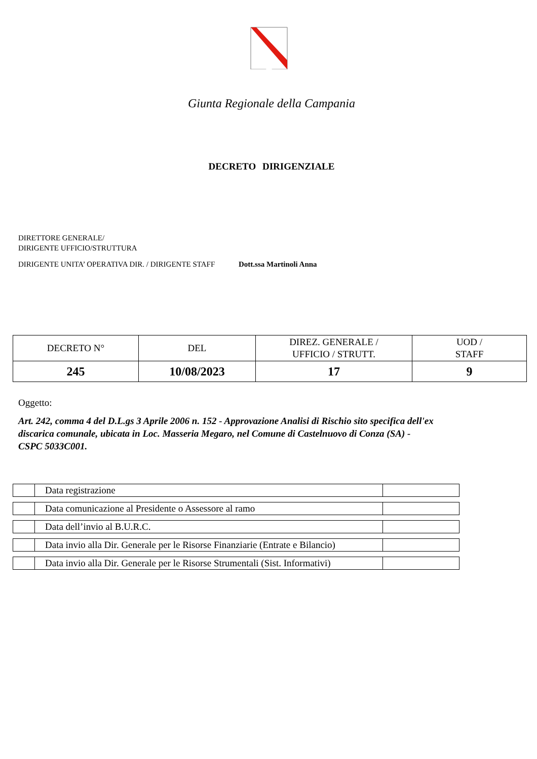Giunta Regionale della Campania
DECRETO DIRIGENZIALE
DIRETTORE GENERALE/
DIRIGENTE UFFICIO/STRUTTURA
DIRIGENTE UNITA’ OPERATIVA DIR. / DIRIGENTE STAFF
Dott.ssa Martinoli Anna
| DECRETO N° | DEL | DIREZ. GENERALE / UFFICIO / STRUTT. | UOD / STAFF |
| --- | --- | --- | --- |
| 245 | 10/08/2023 | 17 | 9 |
Oggetto:
Art. 242, comma 4 del D.L.gs 3 Aprile 2006 n. 152 - Approvazione Analisi di Rischio sito specifica dell'ex discarica comunale, ubicata in Loc. Masseria Megaro, nel Comune di Castelnuovo di Conza (SA) - CSPC 5033C001.
| | Data registrazione | |
| | Data comunicazione al Presidente o Assessore al ramo | |
| | Data dell’invio al B.U.R.C. | |
| | Data invio alla Dir. Generale per le Risorse Finanziarie (Entrate e Bilancio) | |
| | Data invio alla Dir. Generale per le Risorse Strumentali (Sist. Informativi) | |